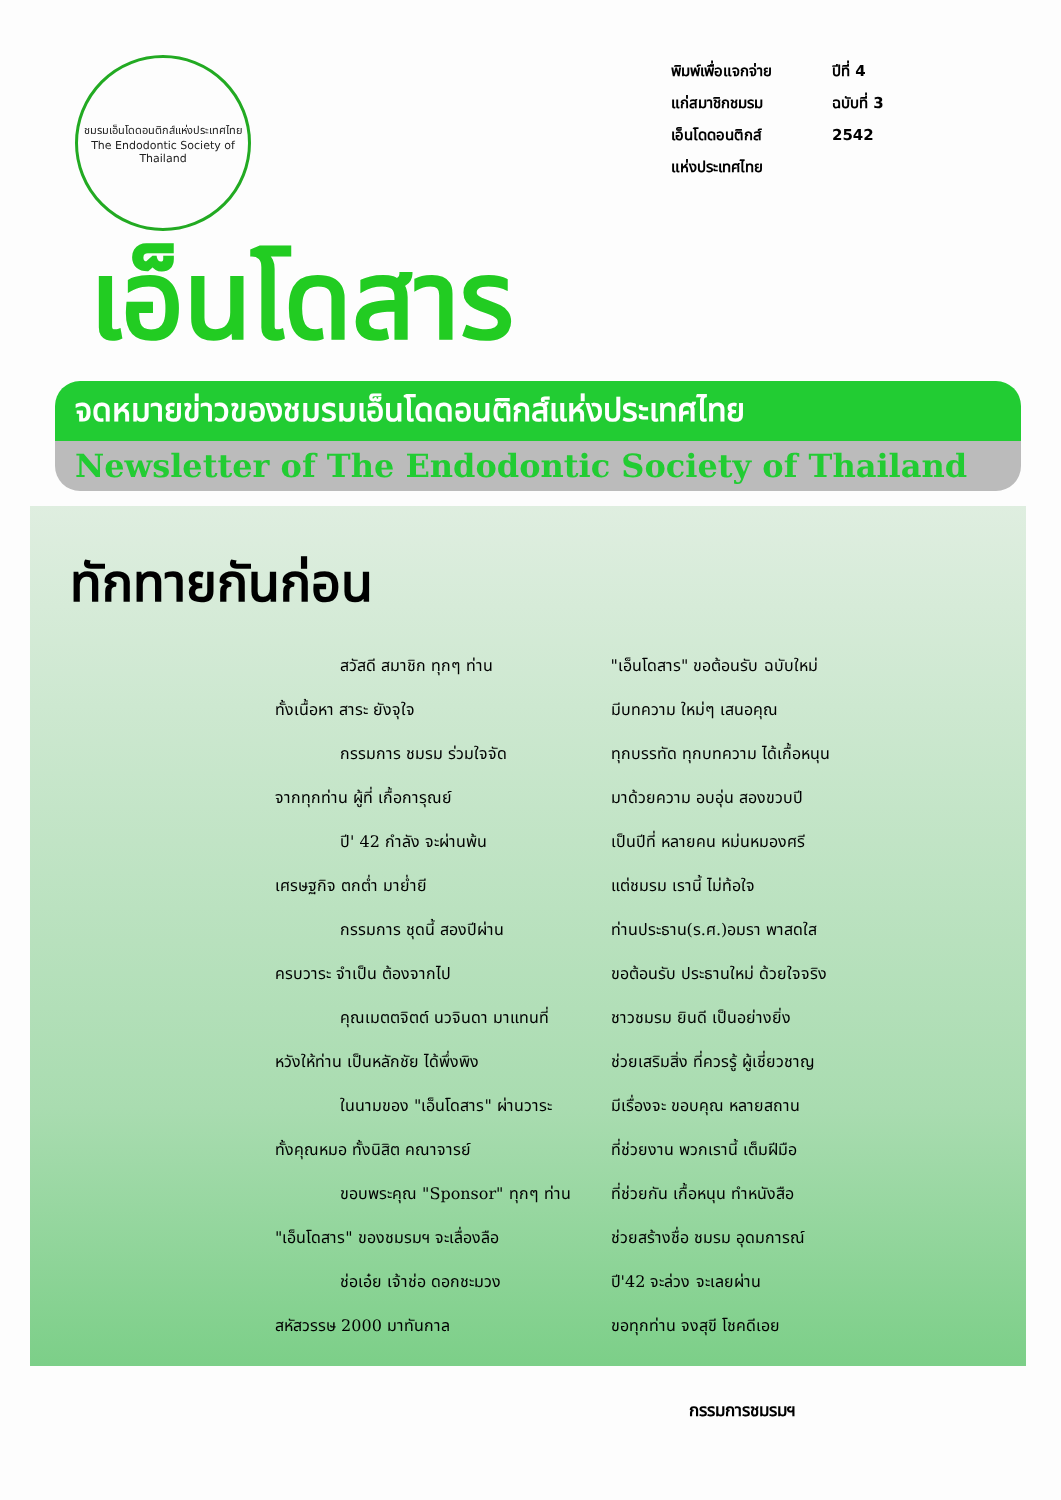ชมรมเอ็นโดดอนติกส์แห่งประเทศไทย
The Endodontic Society of Thailand
พิมพ์เพื่อแจกจ่าย
แก่สมาชิกชมรม
เอ็นโดดอนติกส์
แห่งประเทศไทย
ปีที่ 4
ฉบับที่ 3
2542
เอ็นโดสาร
จดหมายข่าวของชมรมเอ็นโดดอนติกส์แห่งประเทศไทย
Newsletter of The Endodontic Society of Thailand
ทักทายกันก่อน
สวัสดี สมาชิก ทุกๆ ท่าน
ทั้งเนื้อหา สาระ ยังจุใจ
กรรมการ ชมรม ร่วมใจจัด
จากทุกท่าน ผู้ที่ เกื้อการุณย์
ปี' 42 กำลัง จะผ่านพ้น
เศรษฐกิจ ตกต่ำ มาย่ำยี
กรรมการ ชุดนี้ สองปีผ่าน
ครบวาระ จำเป็น ต้องจากไป
คุณเมตตจิตต์ นวจินดา มาแทนที่
หวังให้ท่าน เป็นหลักชัย ได้พึ่งพิง
ในนามของ "เอ็นโดสาร" ผ่านวาระ
ทั้งคุณหมอ ทั้งนิสิต คณาจารย์
ขอบพระคุณ "Sponsor" ทุกๆ ท่าน
"เอ็นโดสาร" ของชมรมฯ จะเลื่องลือ
ช่อเอ๋ย เจ้าช่อ ดอกชะมวง
สหัสวรรษ 2000 มาทันกาล
"เอ็นโดสาร" ขอต้อนรับ ฉบับใหม่
มีบทความ ใหม่ๆ เสนอคุณ
ทุกบรรทัด ทุกบทความ ได้เกื้อหนุน
มาด้วยความ อบอุ่น สองขวบปี
เป็นปีที่ หลายคน หม่นหมองศรี
แต่ชมรม เรานี้ ไม่ท้อใจ
ท่านประธาน(ร.ศ.)อมรา พาสดใส
ขอต้อนรับ ประธานใหม่ ด้วยใจจริง
ชาวชมรม ยินดี เป็นอย่างยิ่ง
ช่วยเสริมสิ่ง ที่ควรรู้ ผู้เชี่ยวชาญ
มีเรื่องจะ ขอบคุณ หลายสถาน
ที่ช่วยงาน พวกเรานี้ เต็มฝีมือ
ที่ช่วยกัน เกื้อหนุน ทำหนังสือ
ช่วยสร้างชื่อ ชมรม อุดมการณ์
ปี'42 จะล่วง จะเลยผ่าน
ขอทุกท่าน จงสุขี โชคดีเอย
กรรมการชมรมฯ